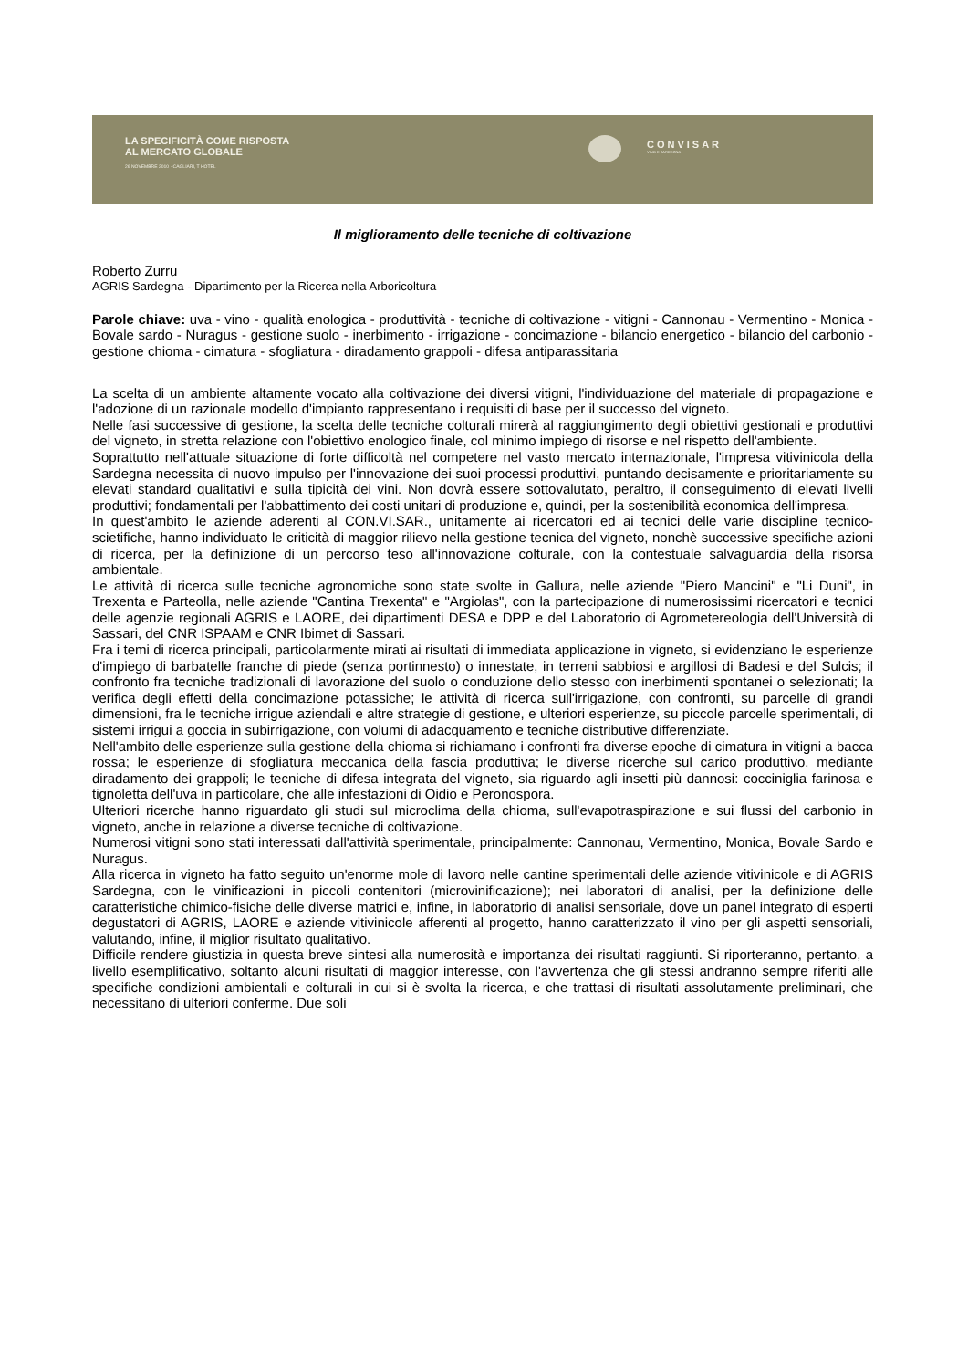LA SPECIFICITÀ COME RISPOSTA
AL MERCATO GLOBALE
26 NOVEMBRE 2010 · CAGLIARI, T HOTEL
CONVISAR
VINO E SARDEGNA
Il miglioramento delle tecniche di coltivazione
Roberto Zurru
AGRIS Sardegna - Dipartimento per la Ricerca nella Arboricoltura
Parole chiave: uva - vino - qualità enologica - produttività - tecniche di coltivazione - vitigni - Cannonau - Vermentino - Monica - Bovale sardo - Nuragus - gestione suolo - inerbimento - irrigazione - concimazione - bilancio energetico - bilancio del carbonio - gestione chioma - cimatura - sfogliatura - diradamento grappoli - difesa antiparassitaria
La scelta di un ambiente altamente vocato alla coltivazione dei diversi vitigni, l'individuazione del materiale di propagazione e l'adozione di un razionale modello d'impianto rappresentano i requisiti di base per il successo del vigneto.
Nelle fasi successive di gestione, la scelta delle tecniche colturali mirerà al raggiungimento degli obiettivi gestionali e produttivi del vigneto, in stretta relazione con l'obiettivo enologico finale, col minimo impiego di risorse e nel rispetto dell'ambiente.
Soprattutto nell'attuale situazione di forte difficoltà nel competere nel vasto mercato internazionale, l'impresa vitivinicola della Sardegna necessita di nuovo impulso per l'innovazione dei suoi processi produttivi, puntando decisamente e prioritariamente su elevati standard qualitativi e sulla tipicità dei vini. Non dovrà essere sottovalutato, peraltro, il conseguimento di elevati livelli produttivi; fondamentali per l'abbattimento dei costi unitari di produzione e, quindi, per la sostenibilità economica dell'impresa.
In quest'ambito le aziende aderenti al CON.VI.SAR., unitamente ai ricercatori ed ai tecnici delle varie discipline tecnico-scietifiche, hanno individuato le criticità di maggior rilievo nella gestione tecnica del vigneto, nonchè successive specifiche azioni di ricerca, per la definizione di un percorso teso all'innovazione colturale, con la contestuale salvaguardia della risorsa ambientale.
Le attività di ricerca sulle tecniche agronomiche sono state svolte in Gallura, nelle aziende "Piero Mancini" e "Li Duni", in Trexenta e Parteolla, nelle aziende "Cantina Trexenta" e "Argiolas", con la partecipazione di numerosissimi ricercatori e tecnici delle agenzie regionali AGRIS e LAORE, dei dipartimenti DESA e DPP e del Laboratorio di Agrometereologia dell'Università di Sassari, del CNR ISPAAM e CNR Ibimet di Sassari.
Fra i temi di ricerca principali, particolarmente mirati ai risultati di immediata applicazione in vigneto, si evidenziano le esperienze d'impiego di barbatelle franche di piede (senza portinnesto) o innestate, in terreni sabbiosi e argillosi di Badesi e del Sulcis; il confronto fra tecniche tradizionali di lavorazione del suolo o conduzione dello stesso con inerbimenti spontanei o selezionati; la verifica degli effetti della concimazione potassiche; le attività di ricerca sull'irrigazione, con confronti, su parcelle di grandi dimensioni, fra le tecniche irrigue aziendali e altre strategie di gestione, e ulteriori esperienze, su piccole parcelle sperimentali, di sistemi irrigui a goccia in subirrigazione, con volumi di adacquamento e tecniche distributive differenziate.
Nell'ambito delle esperienze sulla gestione della chioma si richiamano i confronti fra diverse epoche di cimatura in vitigni a bacca rossa; le esperienze di sfogliatura meccanica della fascia produttiva; le diverse ricerche sul carico produttivo, mediante diradamento dei grappoli; le tecniche di difesa integrata del vigneto, sia riguardo agli insetti più dannosi: cocciniglia farinosa e tignoletta dell'uva in particolare, che alle infestazioni di Oidio e Peronospora.
Ulteriori ricerche hanno riguardato gli studi sul microclima della chioma, sull'evapotraspirazione e sui flussi del carbonio in vigneto, anche in relazione a diverse tecniche di coltivazione.
Numerosi vitigni sono stati interessati dall'attività sperimentale, principalmente: Cannonau, Vermentino, Monica, Bovale Sardo e Nuragus.
Alla ricerca in vigneto ha fatto seguito un'enorme mole di lavoro nelle cantine sperimentali delle aziende vitivinicole e di AGRIS Sardegna, con le vinificazioni in piccoli contenitori (microvinificazione); nei laboratori di analisi, per la definizione delle caratteristiche chimico-fisiche delle diverse matrici e, infine, in laboratorio di analisi sensoriale, dove un panel integrato di esperti degustatori di AGRIS, LAORE e aziende vitivinicole afferenti al progetto, hanno caratterizzato il vino per gli aspetti sensoriali, valutando, infine, il miglior risultato qualitativo.
Difficile rendere giustizia in questa breve sintesi alla numerosità e importanza dei risultati raggiunti. Si riporteranno, pertanto, a livello esemplificativo, soltanto alcuni risultati di maggior interesse, con l'avvertenza che gli stessi andranno sempre riferiti alle specifiche condizioni ambientali e colturali in cui si è svolta la ricerca, e che trattasi di risultati assolutamente preliminari, che necessitano di ulteriori conferme. Due soli